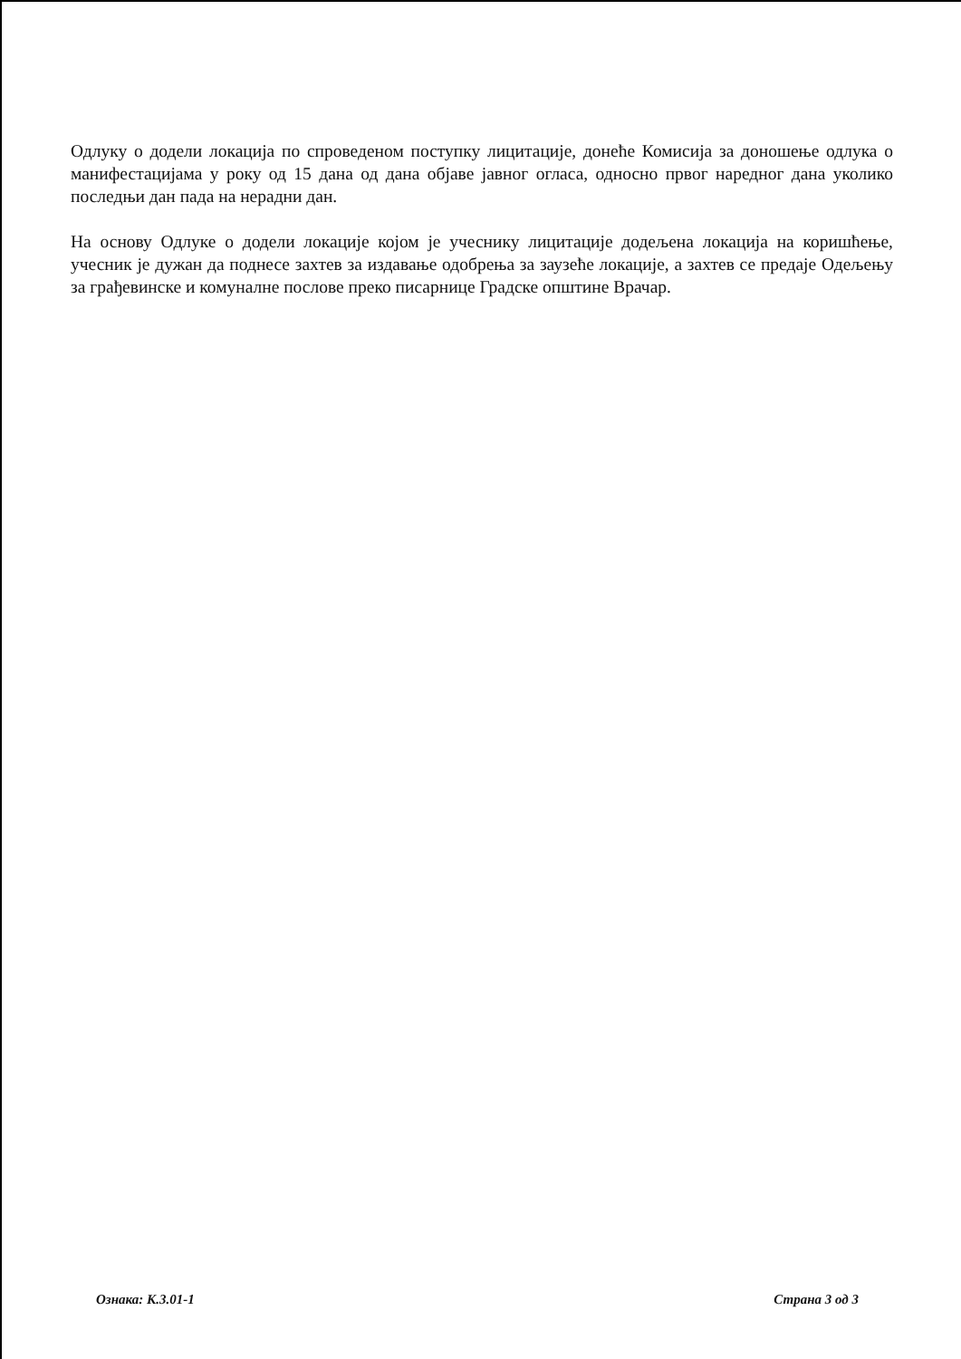Одлуку о додели локација по спроведеном поступку лицитације, донеће Комисија за доношење одлука о манифестацијама у року од 15 дана од дана објаве јавног огласа, односно првог наредног дана уколико последњи дан пада на нерадни дан.
На основу Одлуке о додели локације којом је учеснику лицитације додељена локација на коришћење, учесник је дужан да поднесе захтев за издавање одобрења за заузеће локације, а захтев се предаје Одељењу за грађевинске и комуналне послове преко писарнице Градске општине Врачар.
Ознака: К.3.01-1 Страна 3 од 3